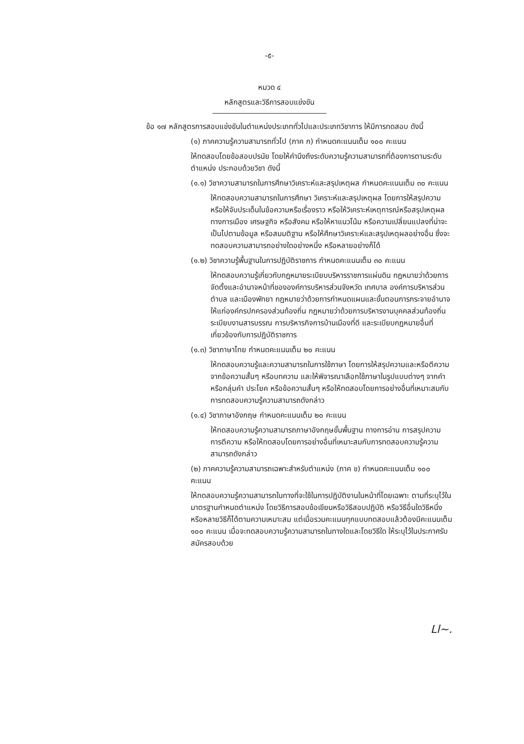-๕-
หมวด ๔
หลักสูตรและวิธีการสอบแข่งขัน
ข้อ ๑๗ หลักสูตรการสอบแข่งขันในตำแหน่งประเภททั่วไปและประเภทวิชาการ ให้มีการทดสอบ ดังนี้
(๑) ภาคความรู้ความสามารถทั่วไป (ภาค ก) กำหนดคะแนนเต็ม ๑๐๐ คะแนน
ให้ทดสอบโดยข้อสอบปรนัย โดยให้คำนึงถึงระดับความรู้ความสามารถที่ต้องการตามระดับตำแหน่ง ประกอบด้วยวิชา ดังนี้
(๑.๑) วิชาความสามารถในการศึกษาวิเคราะห์และสรุปเหตุผล กำหนดคะแนนเต็ม ๓๐ คะแนน
ให้ทดสอบความสามารถในการศึกษา วิเคราะห์และสรุปเหตุผล โดยการให้สรุปความหรือให้จับประเด็นในข้อความหรือเรื่องราว หรือให้วิเคราะห์เหตุการณ์หรือสรุปเหตุผลทางการเมือง เศรษฐกิจ หรือสังคม หรือให้หาแนวโน้ม หรือความเปลี่ยนแปลงที่น่าจะเป็นไปตามข้อมูล หรือสมมติฐาน หรือให้ศึกษาวิเคราะห์และสรุปเหตุผลอย่างอื่น ซึ่งจะทดสอบความสามารถอย่างใดอย่างหนึ่ง หรือหลายอย่างก็ได้
(๑.๒) วิชาความรู้พื้นฐานในการปฏิบัติราชการ กำหนดคะแนนเต็ม ๓๐ คะแนน
ให้ทดสอบความรู้เกี่ยวกับกฎหมายระเบียบบริหารราชการแผ่นดิน กฎหมายว่าด้วยการจัดตั้งและอำนาจหน้าที่ขององค์การบริหารส่วนจังหวัด เทศบาล องค์การบริหารส่วนตำบล และเมืองพัทยา กฎหมายว่าด้วยการกำหนดแผนและขั้นตอนการกระจายอำนาจให้แก่องค์กรปกครองส่วนท้องถิ่น กฎหมายว่าด้วยการบริหารงานบุคคลส่วนท้องถิ่น ระเบียบงานสารบรรณ การบริหารกิจการบ้านเมืองที่ดี และระเบียบกฎหมายอื่นที่เกี่ยวข้องกับการปฏิบัติราชการ
(๑.๓) วิชาภาษาไทย กำหนดคะแนนเต็ม ๒๐ คะแนน
ให้ทดสอบความรู้และความสามารถในการใช้ภาษา โดยการให้สรุปความและหรือตีความจากข้อความสั้นๆ หรือบทความ และให้พิจารณาเลือกใช้ภาษาในรูปแบบต่างๆ จากคำ หรือกลุ่มคำ ประโยค หรือข้อความสั้นๆ หรือให้ทดสอบโดยการอย่างอื่นที่เหมาะสมกับการทดสอบความรู้ความสามารถดังกล่าว
(๑.๔) วิชาภาษาอังกฤษ กำหนดคะแนนเต็ม ๒๐ คะแนน
ให้ทดสอบความรู้ความสามารถภาษาอังกฤษขั้นพื้นฐาน ทางการอ่าน การสรุปความ การตีความ หรือให้ทดสอบโดยการอย่างอื่นที่เหมาะสมกับการทดสอบความรู้ความสามารถดังกล่าว
(๒) ภาคความรู้ความสามารถเฉพาะสำหรับตำแหน่ง (ภาค ข) กำหนดคะแนนเต็ม ๑๐๐ คะแนน
ให้ทดสอบความรู้ความสามารถในทางที่จะใช้ในการปฏิบัติงานในหน้าที่โดยเฉพาะ ตามที่ระบุไว้ในมาตรฐานกำหนดตำแหน่ง โดยวิธีการสอบข้อเขียนหรือวิธีสอบปฏิบัติ หรือวิธีอื่นใดวิธีหนึ่งหรือหลายวิธีก็ได้ตามความเหมาะสม แต่เมื่อรวมคะแนนทุกแบบทดสอบแล้วต้องมีคะแนนเต็ม ๑๐๐ คะแนน เมื่อจะทดสอบความรู้ความสามารถในทางใดและโดยวิธีใด ให้ระบุไว้ในประกาศรับสมัครสอบด้วย
Ll~.